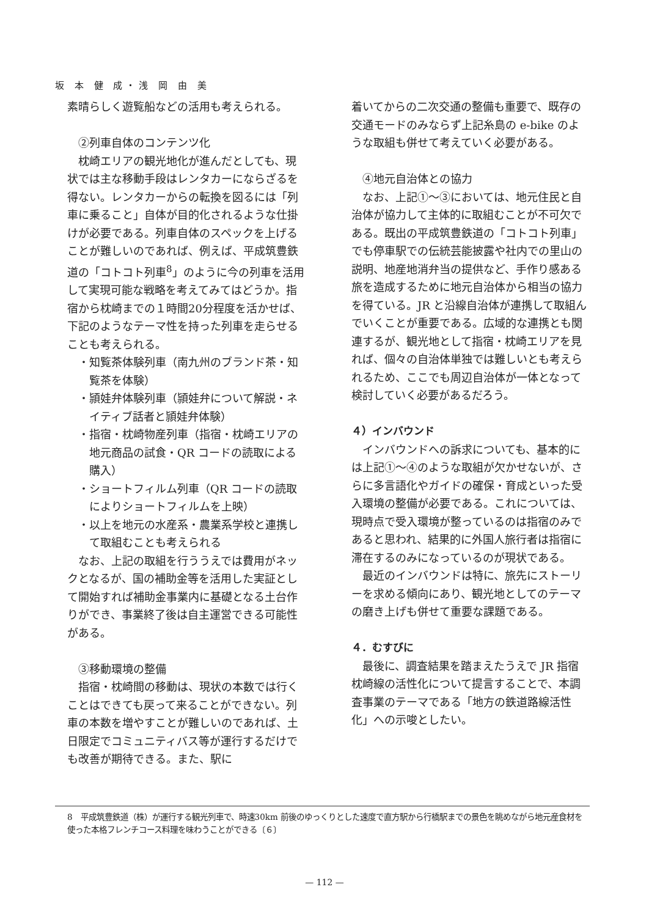坂 本 健 成・浅 岡 由 美
素晴らしく遊覧船などの活用も考えられる。
②列車自体のコンテンツ化
枕崎エリアの観光地化が進んだとしても、現状では主な移動手段はレンタカーにならざるを得ない。レンタカーからの転換を図るには「列車に乗ること」自体が目的化されるような仕掛けが必要である。列車自体のスペックを上げることが難しいのであれば、例えば、平成筑豊鉄道の「コトコト列車<sup>8</sup>」のように今の列車を活用して実現可能な戦略を考えてみてはどうか。指宿から枕崎までの１時間20分程度を活かせば、下記のようなテーマ性を持った列車を走らせることも考えられる。
・知覧茶体験列車（南九州のブランド茶・知覧茶を体験）
・頴娃弁体験列車（頴娃弁について解説・ネイティブ話者と頴娃弁体験）
・指宿・枕崎物産列車（指宿・枕崎エリアの地元商品の試食・QR コードの読取による購入）
・ショートフィルム列車（QR コードの読取によりショートフィルムを上映）
・以上を地元の水産系・農業系学校と連携して取組むことも考えられる
なお、上記の取組を行ううえでは費用がネックとなるが、国の補助金等を活用した実証として開始すれば補助金事業内に基礎となる土台作りができ、事業終了後は自主運営できる可能性がある。
③移動環境の整備
指宿・枕崎間の移動は、現状の本数では行くことはできても戻って来ることができない。列車の本数を増やすことが難しいのであれば、土日限定でコミュニティバス等が運行するだけでも改善が期待できる。また、駅に
着いてからの二次交通の整備も重要で、既存の交通モードのみならず上記糸島の e-bike のような取組も併せて考えていく必要がある。
④地元自治体との協力
なお、上記①～③においては、地元住民と自治体が協力して主体的に取組むことが不可欠である。既出の平成筑豊鉄道の「コトコト列車」でも停車駅での伝統芸能披露や社内での里山の説明、地産地消弁当の提供など、手作り感ある旅を造成するために地元自治体から相当の協力を得ている。JR と沿線自治体が連携して取組んでいくことが重要である。広域的な連携とも関連するが、観光地として指宿・枕崎エリアを見れば、個々の自治体単独では難しいとも考えられるため、ここでも周辺自治体が一体となって検討していく必要があるだろう。
４）インバウンド
インバウンドへの訴求についても、基本的には上記①～④のような取組が欠かせないが、さらに多言語化やガイドの確保・育成といった受入環境の整備が必要である。これについては、現時点で受入環境が整っているのは指宿のみであると思われ、結果的に外国人旅行者は指宿に滞在するのみになっているのが現状である。
最近のインバウンドは特に、旅先にストーリーを求める傾向にあり、観光地としてのテーマの磨き上げも併せて重要な課題である。
４．むすびに
最後に、調査結果を踏まえたうえで JR 指宿枕崎線の活性化について提言することで、本調査事業のテーマである「地方の鉄道路線活性化」への示唆としたい。
8　平成筑豊鉄道（株）が運行する観光列車で、時速30km 前後のゆっくりとした速度で直方駅から行橋駅までの景色を眺めながら地元産食材を使った本格フレンチコース料理を味わうことができる〔６〕
— 112 —